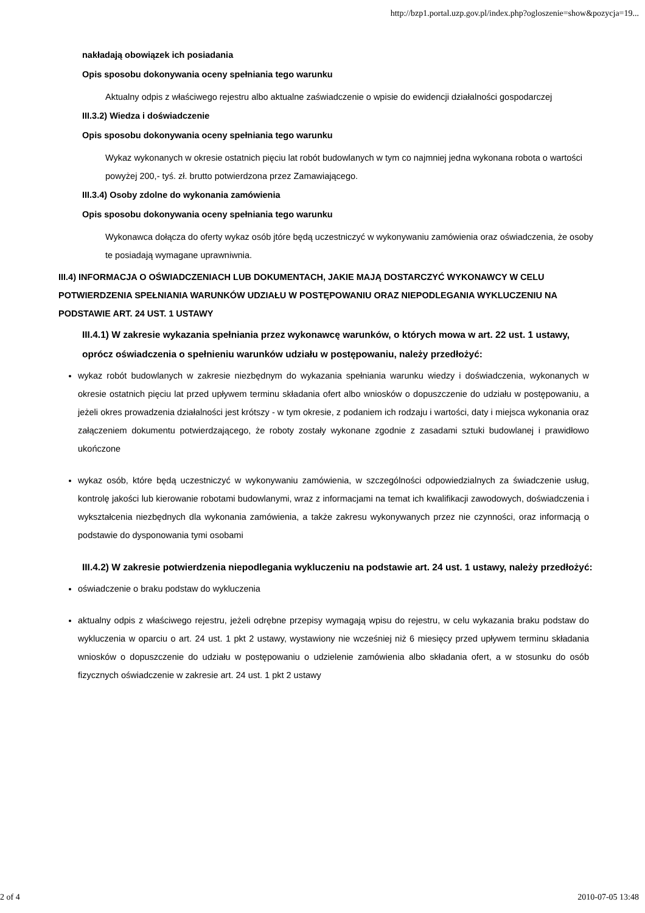http://bzp1.portal.uzp.gov.pl/index.php?ogloszenie=show&pozycja=19...
nakładają obowiązek ich posiadania
Opis sposobu dokonywania oceny spełniania tego warunku
Aktualny odpis z właściwego rejestru albo aktualne zaświadczenie o wpisie do ewidencji działalności gospodarczej
III.3.2) Wiedza i doświadczenie
Opis sposobu dokonywania oceny spełniania tego warunku
Wykaz wykonanych w okresie ostatnich pięciu lat robót budowlanych w tym co najmniej jedna wykonana robota o wartości powyżej 200,- tyś. zł. brutto potwierdzona przez Zamawiającego.
III.3.4) Osoby zdolne do wykonania zamówienia
Opis sposobu dokonywania oceny spełniania tego warunku
Wykonawca dołącza do oferty wykaz osób jtóre będą uczestniczyć w wykonywaniu zamówienia oraz oświadczenia, że osoby te posiadają wymagane uprawniwnia.
III.4) INFORMACJA O OŚWIADCZENIACH LUB DOKUMENTACH, JAKIE MAJĄ DOSTARCZYĆ WYKONAWCY W CELU POTWIERDZENIA SPEŁNIANIA WARUNKÓW UDZIAŁU W POSTĘPOWANIU ORAZ NIEPODLEGANIA WYKLUCZENIU NA PODSTAWIE ART. 24 UST. 1 USTAWY
III.4.1) W zakresie wykazania spełniania przez wykonawcę warunków, o których mowa w art. 22 ust. 1 ustawy, oprócz oświadczenia o spełnieniu warunków udziału w postępowaniu, należy przedłożyć:
wykaz robót budowlanych w zakresie niezbędnym do wykazania spełniania warunku wiedzy i doświadczenia, wykonanych w okresie ostatnich pięciu lat przed upływem terminu składania ofert albo wniosków o dopuszczenie do udziału w postępowaniu, a jeżeli okres prowadzenia działalności jest krótszy - w tym okresie, z podaniem ich rodzaju i wartości, daty i miejsca wykonania oraz załączeniem dokumentu potwierdzającego, że roboty zostały wykonane zgodnie z zasadami sztuki budowlanej i prawidłowo ukończone
wykaz osób, które będą uczestniczyć w wykonywaniu zamówienia, w szczególności odpowiedzialnych za świadczenie usług, kontrolę jakości lub kierowanie robotami budowlanymi, wraz z informacjami na temat ich kwalifikacji zawodowych, doświadczenia i wykształcenia niezbędnych dla wykonania zamówienia, a także zakresu wykonywanych przez nie czynności, oraz informacją o podstawie do dysponowania tymi osobami
III.4.2) W zakresie potwierdzenia niepodlegania wykluczeniu na podstawie art. 24 ust. 1 ustawy, należy przedłożyć:
oświadczenie o braku podstaw do wykluczenia
aktualny odpis z właściwego rejestru, jeżeli odrębne przepisy wymagają wpisu do rejestru, w celu wykazania braku podstaw do wykluczenia w oparciu o art. 24 ust. 1 pkt 2 ustawy, wystawiony nie wcześniej niż 6 miesięcy przed upływem terminu składania wniosków o dopuszczenie do udziału w postępowaniu o udzielenie zamówienia albo składania ofert, a w stosunku do osób fizycznych oświadczenie w zakresie art. 24 ust. 1 pkt 2 ustawy
2 of 4 2010-07-05 13:48